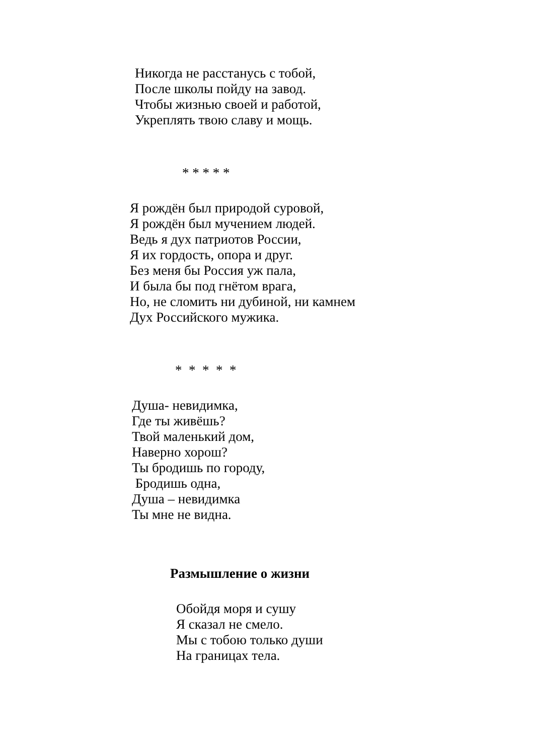Никогда не расстанусь с тобой,
После школы пойду на завод.
Чтобы жизнью своей и работой,
Укреплять твою славу и мощь.
* * * * *
Я рождён был природой суровой,
Я рождён был мучением людей.
Ведь я дух патриотов России,
Я их гордость, опора и друг.
Без меня бы Россия уж пала,
И была бы под гнётом врага,
Но, не сломить ни дубиной, ни камнем
Дух Российского мужика.
* * * * *
Душа- невидимка,
Где ты живёшь?
Твой маленький дом,
Наверно хорош?
Ты бродишь по городу,
Бродишь одна,
Душа – невидимка
Ты мне не видна.
Размышление о жизни
Обойдя моря и сушу
Я сказал не смело.
Мы с тобою только души
На границах тела.